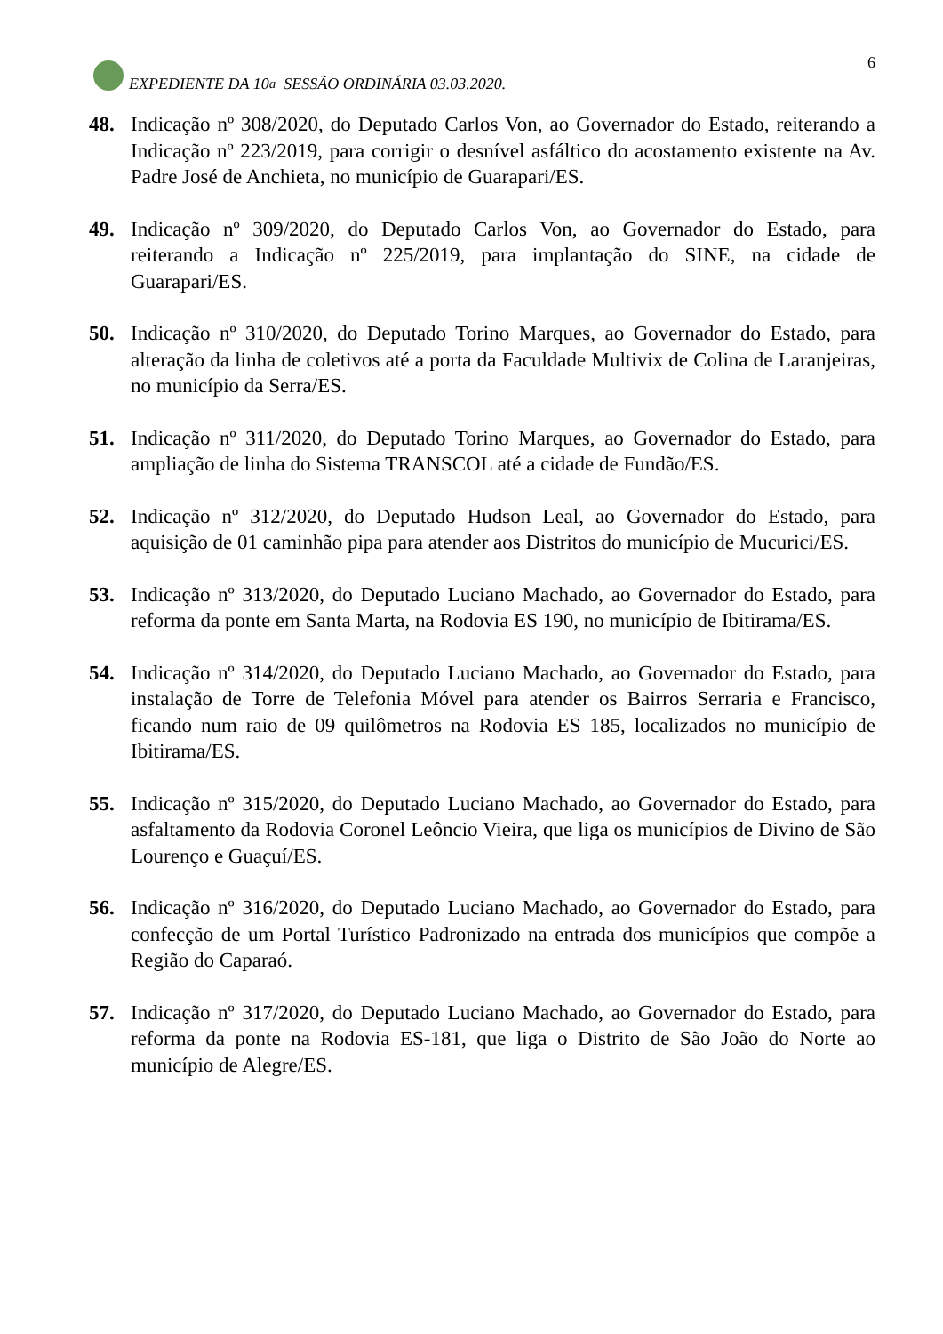EXPEDIENTE DA 10<sup>a</sup> SESSÃO ORDINÁRIA 03.03.2020.
6
48. Indicação nº 308/2020, do Deputado Carlos Von, ao Governador do Estado, reiterando a Indicação nº 223/2019, para corrigir o desnível asfáltico do acostamento existente na Av. Padre José de Anchieta, no município de Guarapari/ES.
49. Indicação nº 309/2020, do Deputado Carlos Von, ao Governador do Estado, para reiterando a Indicação nº 225/2019, para implantação do SINE, na cidade de Guarapari/ES.
50. Indicação nº 310/2020, do Deputado Torino Marques, ao Governador do Estado, para alteração da linha de coletivos até a porta da Faculdade Multivix de Colina de Laranjeiras, no município da Serra/ES.
51. Indicação nº 311/2020, do Deputado Torino Marques, ao Governador do Estado, para ampliação de linha do Sistema TRANSCOL até a cidade de Fundão/ES.
52. Indicação nº 312/2020, do Deputado Hudson Leal, ao Governador do Estado, para aquisição de 01 caminhão pipa para atender aos Distritos do município de Mucurici/ES.
53. Indicação nº 313/2020, do Deputado Luciano Machado, ao Governador do Estado, para reforma da ponte em Santa Marta, na Rodovia ES 190, no município de Ibitirama/ES.
54. Indicação nº 314/2020, do Deputado Luciano Machado, ao Governador do Estado, para instalação de Torre de Telefonia Móvel para atender os Bairros Serraria e Francisco, ficando num raio de 09 quilômetros na Rodovia ES 185, localizados no município de Ibitirama/ES.
55. Indicação nº 315/2020, do Deputado Luciano Machado, ao Governador do Estado, para asfaltamento da Rodovia Coronel Leôncio Vieira, que liga os municípios de Divino de São Lourenço e Guaçuí/ES.
56. Indicação nº 316/2020, do Deputado Luciano Machado, ao Governador do Estado, para confecção de um Portal Turístico Padronizado na entrada dos municípios que compõe a Região do Caparaó.
57. Indicação nº 317/2020, do Deputado Luciano Machado, ao Governador do Estado, para reforma da ponte na Rodovia ES-181, que liga o Distrito de São João do Norte ao município de Alegre/ES.